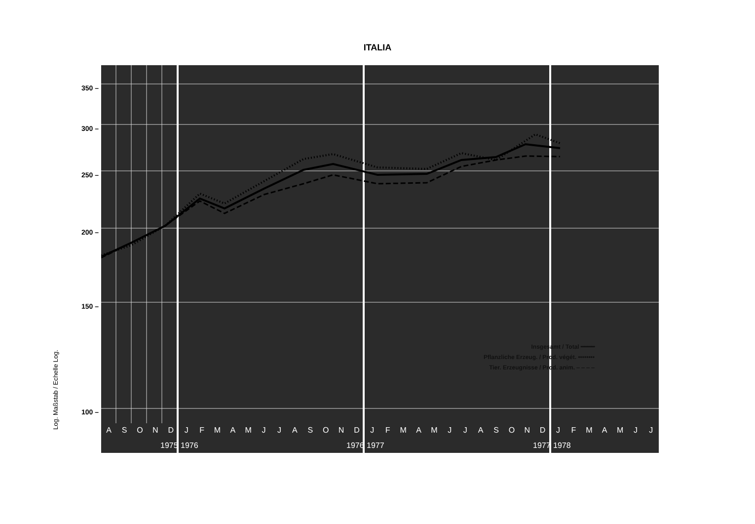ITALIA
350 –
300 –
250 –
200 –
150 –
100 –
Log. Maßstab / Echelle Log. ASONDJFMAMJJASONDJFMAMJJASONDJFMAMJJ
1975 1976 1976 1977 1977 1978
Insgesamt / Total ━━━━
Pflanzliche Erzeug. / Prod. végét. ••••••••
Tier. Erzeugnisse / Prod. anim. ‒ ‒ ‒ ‒